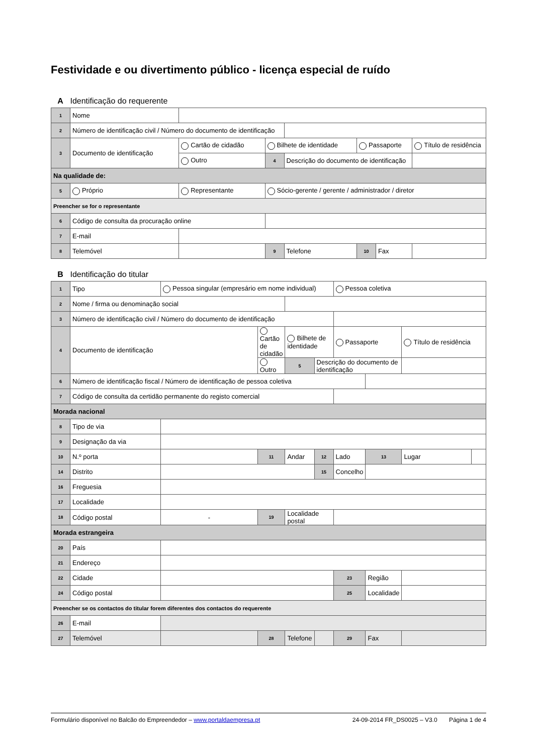Festividade e ou divertimento público - licença especial de ruído
A Identificação do requerente
| 1 | Nome | | | | | | |
| 2 | Número de identificação civil / Número do documento de identificação | | | | | | |
| 3 | Documento de identificação | Cartão de cidadão | Bilhete de identidade | | Passaporte | | Título de residência |
| | | Outro | 4 | Descrição do documento de identificação | | | |
| Na qualidade de: | | | | | | | |
| 5 | Próprio | Representante | Sócio-gerente / gerente / administrador / diretor | | | | |
| Preencher se for o representante | | | | | | | |
| 6 | Código de consulta da procuração online | | | | | | |
| 7 | E-mail | | | | | | |
| 8 | Telemóvel | | 9 | Telefone | 10 | Fax | |
B Identificação do titular
| 1 | Tipo | Pessoa singular (empresário em nome individual) | | | | Pessoa coletiva | | | |
| 2 | Nome / firma ou denominação social | | | | | | | | |
| 3 | Número de identificação civil / Número do documento de identificação | | | | | | | | |
| 4 | Documento de identificação | | Cartão de cidadão | Bilhete de identidade | | Passaporte | | Título de residência | |
| | | | Outro | 5 | Descrição do documento de identificação | | | | |
| 6 | Número de identificação fiscal / Número de identificação de pessoa coletiva | | | | | | | | |
| 7 | Código de consulta da certidão permanente do registo comercial | | | | | | | | |
| Morada nacional | | | | | | | | | |
| 8 | Tipo de via | | | | | | | | |
| 9 | Designação da via | | | | | | | | |
| 10 | N.º porta | | 11 | Andar | 12 | Lado | 13 | Lugar | |
| 14 | Distrito | | | | 15 | Concelho | | | |
| 16 | Freguesia | | | | | | | | |
| 17 | Localidade | | | | | | | | |
| 18 | Código postal | - | 19 | Localidade postal | | | | | |
| Morada estrangeira | | | | | | | | | |
| 20 | País | | | | | | | | |
| 21 | Endereço | | | | | | | | |
| 22 | Cidade | | | | | 23 | Região | | |
| 24 | Código postal | | | | | 25 | Localidade | | |
| Preencher se os contactos do titular forem diferentes dos contactos do requerente | | | | | | | | | |
| 26 | E-mail | | | | | | | | |
| 27 | Telemóvel | | 28 | Telefone | | 29 | Fax | | |
Formulário disponível no Balcão do Empreendedor – www.portaldaempresa.pt 24-09-2014 FR_DS0025 – V3.0 Página 1 de 4